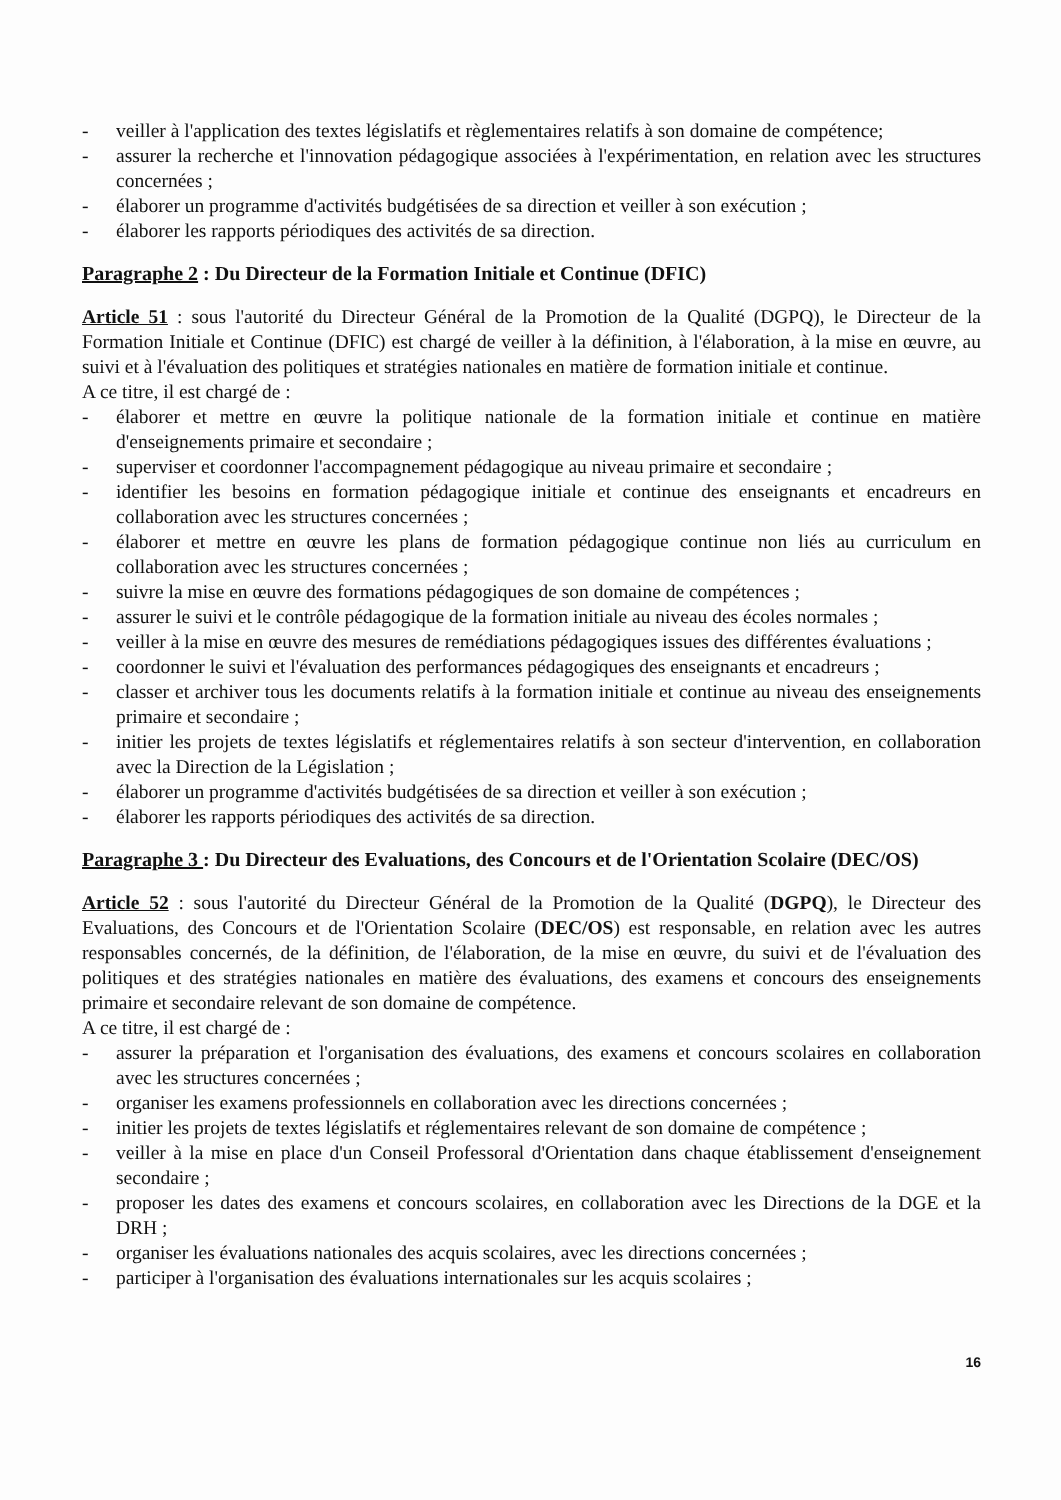- veiller à l'application des textes législatifs et règlementaires relatifs à son domaine de compétence;
- assurer la recherche et l'innovation pédagogique associées à l'expérimentation, en relation avec les structures concernées ;
- élaborer un programme d'activités budgétisées de sa direction et veiller à son exécution ;
- élaborer les rapports périodiques des activités de sa direction.
Paragraphe 2 : Du Directeur de la Formation Initiale et Continue (DFIC)
Article 51 : sous l'autorité du Directeur Général de la Promotion de la Qualité (DGPQ), le Directeur de la Formation Initiale et Continue (DFIC) est chargé de veiller à la définition, à l'élaboration, à la mise en œuvre, au suivi et à l'évaluation des politiques et stratégies nationales en matière de formation initiale et continue.
A ce titre, il est chargé de :
- élaborer et mettre en œuvre la politique nationale de la formation initiale et continue en matière d'enseignements primaire et secondaire ;
- superviser et coordonner l'accompagnement pédagogique au niveau primaire et secondaire ;
- identifier les besoins en formation pédagogique initiale et continue des enseignants et encadreurs en collaboration avec les structures concernées ;
- élaborer et mettre en œuvre les plans de formation pédagogique continue non liés au curriculum en collaboration avec les structures concernées ;
- suivre la mise en œuvre des formations pédagogiques de son domaine de compétences ;
- assurer le suivi et le contrôle pédagogique de la formation initiale au niveau des écoles normales ;
- veiller à la mise en œuvre des mesures de remédiations pédagogiques issues des différentes évaluations ;
- coordonner le suivi et l'évaluation des performances pédagogiques des enseignants et encadreurs ;
- classer et archiver tous les documents relatifs à la formation initiale et continue au niveau des enseignements primaire et secondaire ;
- initier les projets de textes législatifs et réglementaires relatifs à son secteur d'intervention, en collaboration avec la Direction de la Législation ;
- élaborer un programme d'activités budgétisées de sa direction et veiller à son exécution ;
- élaborer les rapports périodiques des activités de sa direction.
Paragraphe 3 : Du Directeur des Evaluations, des Concours et de l'Orientation Scolaire (DEC/OS)
Article 52 : sous l'autorité du Directeur Général de la Promotion de la Qualité (DGPQ), le Directeur des Evaluations, des Concours et de l'Orientation Scolaire (DEC/OS) est responsable, en relation avec les autres responsables concernés, de la définition, de l'élaboration, de la mise en œuvre, du suivi et de l'évaluation des politiques et des stratégies nationales en matière des évaluations, des examens et concours des enseignements primaire et secondaire relevant de son domaine de compétence.
A ce titre, il est chargé de :
- assurer la préparation et l'organisation des évaluations, des examens et concours scolaires en collaboration avec les structures concernées ;
- organiser les examens professionnels en collaboration avec les directions concernées ;
- initier les projets de textes législatifs et réglementaires relevant de son domaine de compétence ;
- veiller à la mise en place d'un Conseil Professoral d'Orientation dans chaque établissement d'enseignement secondaire ;
- proposer les dates des examens et concours scolaires, en collaboration avec les Directions de la DGE et la DRH ;
- organiser les évaluations nationales des acquis scolaires, avec les directions concernées ;
- participer à l'organisation des évaluations internationales sur les acquis scolaires ;
16